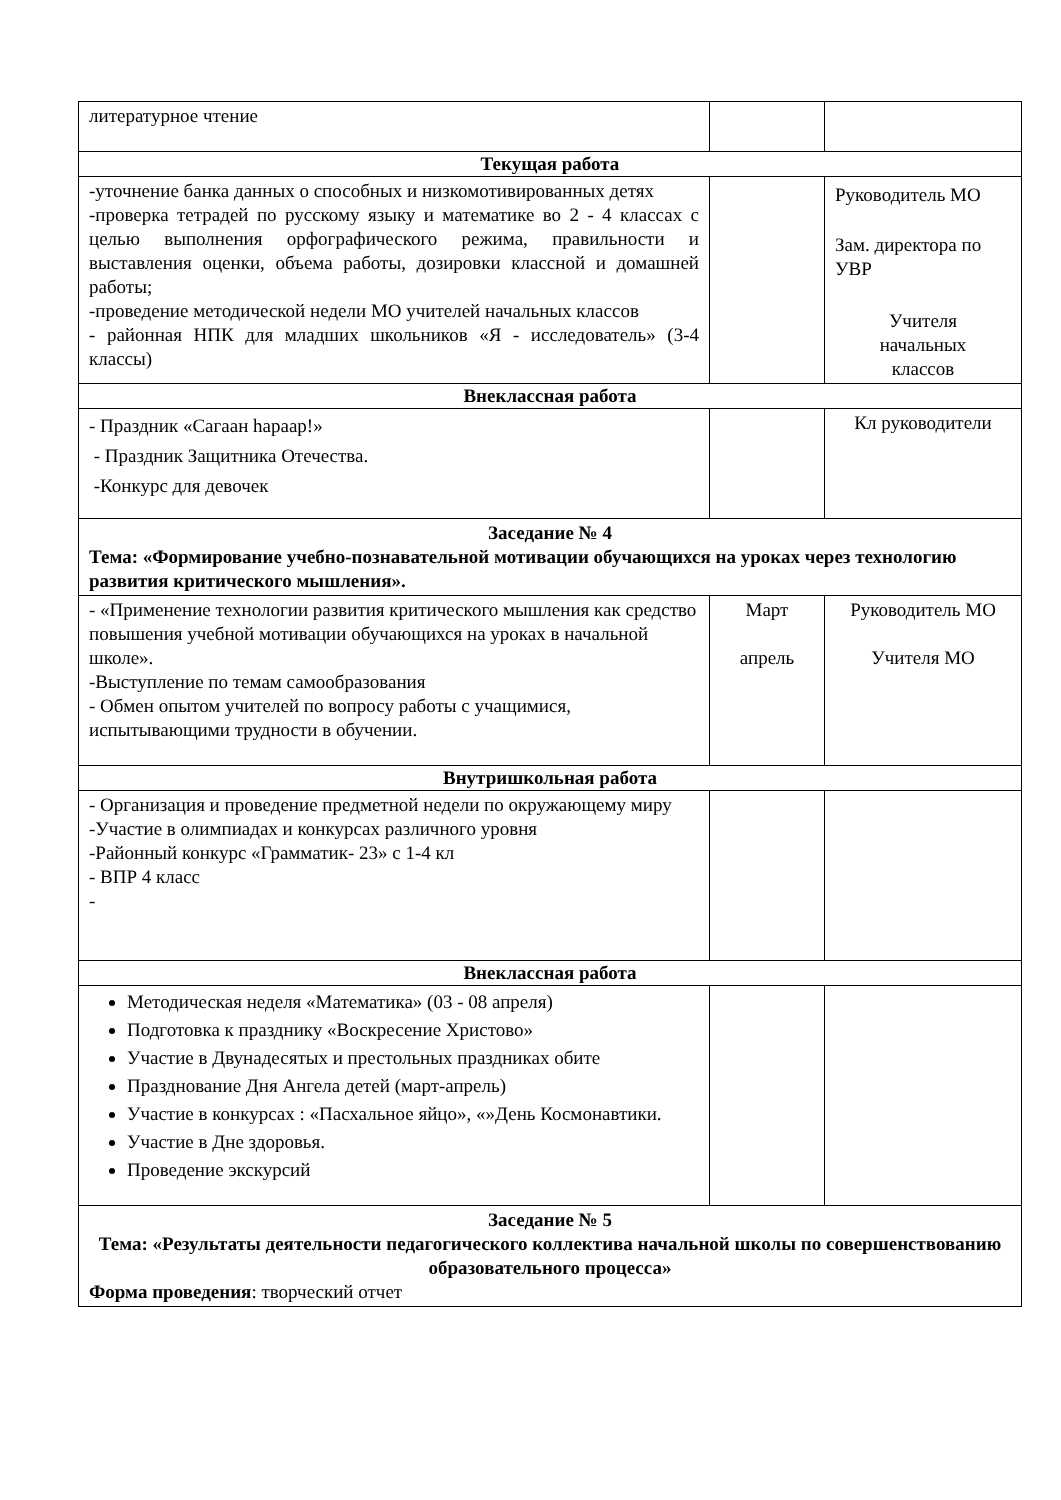| литературное чтение | | |
| Текущая работа | | |
| -уточнение банка данных о способных и низкомотивированных детях -проверка тетрадей по русскому языку и математике во 2 - 4 классах с целью выполнения орфографического режима, правильности и выставления оценки, объема работы, дозировки классной и домашней работы; -проведение методической недели МО учителей начальных классов - районная НПК для младших школьников «Я - исследователь» (3-4 классы) | | Руководитель МО Зам. директора по УВР Учителя начальных классов |
| Внеклассная работа | | |
| - Праздник «Сагаан hараар!» - Праздник Защитника Отечества. -Конкурс для девочек | | Кл руководители |
| Заседание № 4 Тема: «Формирование учебно-познавательной мотивации обучающихся на уроках через технологию развития критического мышления». | | |
| - «Применение технологии развития критического мышления как средство повышения учебной мотивации обучающихся на уроках в начальной школе». -Выступление по темам самообразования - Обмен опытом учителей по вопросу работы с учащимися, испытывающими трудности в обучении. | Март апрель | Руководитель МО Учителя МО |
| Внутришкольная работа | | |
| - Организация и проведение предметной недели по окружающему миру -Участие в олимпиадах и конкурсах различного уровня -Районный конкурс «Грамматик- 23» с 1-4 кл - ВПР 4 класс - | | |
| Внеклассная работа | | |
| Методическая неделя «Математика» (03 - 08 апреля) Подготовка к празднику «Воскресение Христово» Участие в Двунадесятых и престольных праздниках обите Празднование Дня Ангела детей (март-апрель) Участие в конкурсах : «Пасхальное яйцо», «»День Космонавтики. Участие в Дне здоровья. Проведение экскурсий | | |
| Заседание № 5 Тема: «Результаты деятельности педагогического коллектива начальной школы по совершенствованию образовательного процесса» Форма проведения : творческий отчет | | |